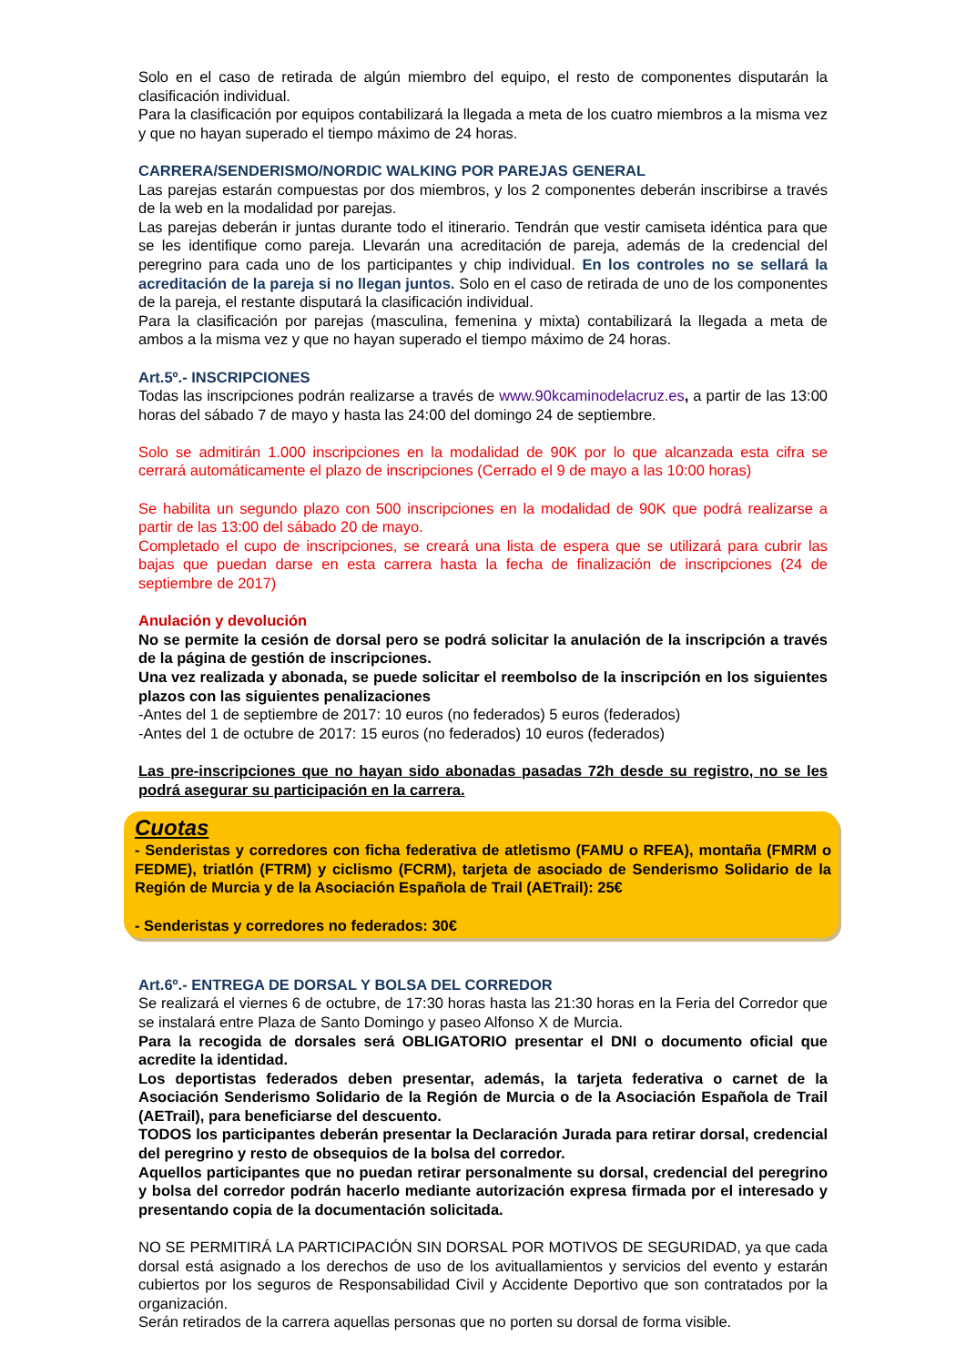Solo en el caso de retirada de algún miembro del equipo, el resto de componentes disputarán la clasificación individual.
Para la clasificación por equipos contabilizará la llegada a meta de los cuatro miembros a la misma vez y que no hayan superado el tiempo máximo de 24 horas.
CARRERA/SENDERISMO/NORDIC WALKING POR PAREJAS GENERAL
Las parejas estarán compuestas por dos miembros, y los 2 componentes deberán inscribirse a través de la web en la modalidad por parejas.
Las parejas deberán ir juntas durante todo el itinerario. Tendrán que vestir camiseta idéntica para que se les identifique como pareja. Llevarán una acreditación de pareja, además de la credencial del peregrino para cada uno de los participantes y chip individual. En los controles no se sellará la acreditación de la pareja si no llegan juntos. Solo en el caso de retirada de uno de los componentes de la pareja, el restante disputará la clasificación individual.
Para la clasificación por parejas (masculina, femenina y mixta) contabilizará la llegada a meta de ambos a la misma vez y que no hayan superado el tiempo máximo de 24 horas.
Art.5º.- INSCRIPCIONES
Todas las inscripciones podrán realizarse a través de www.90kcaminodelacruz.es, a partir de las 13:00 horas del sábado 7 de mayo y hasta las 24:00 del domingo 24 de septiembre.
Solo se admitirán 1.000 inscripciones en la modalidad de 90K por lo que alcanzada esta cifra se cerrará automáticamente el plazo de inscripciones (Cerrado el 9 de mayo a las 10:00 horas)
Se habilita un segundo plazo con 500 inscripciones en la modalidad de 90K que podrá realizarse a partir de las 13:00 del sábado 20 de mayo.
Completado el cupo de inscripciones, se creará una lista de espera que se utilizará para cubrir las bajas que puedan darse en esta carrera hasta la fecha de finalización de inscripciones (24 de septiembre de 2017)
Anulación y devolución
No se permite la cesión de dorsal pero se podrá solicitar la anulación de la inscripción a través de la página de gestión de inscripciones.
Una vez realizada y abonada, se puede solicitar el reembolso de la inscripción en los siguientes plazos con las siguientes penalizaciones
-Antes del 1 de septiembre de 2017: 10 euros (no federados) 5 euros (federados)
-Antes del 1 de octubre de 2017: 15 euros (no federados) 10 euros (federados)
Las pre-inscripciones que no hayan sido abonadas pasadas 72h desde su registro, no se les podrá asegurar su participación en la carrera.
Cuotas
- Senderistas y corredores con ficha federativa de atletismo (FAMU o RFEA), montaña (FMRM o FEDME), triatlón (FTRM) y ciclismo (FCRM), tarjeta de asociado de Senderismo Solidario de la Región de Murcia y de la Asociación Española de Trail (AETrail): 25€
- Senderistas y corredores no federados: 30€
Art.6º.- ENTREGA DE DORSAL Y BOLSA DEL CORREDOR
Se realizará el viernes 6 de octubre, de 17:30 horas hasta las 21:30 horas en la Feria del Corredor que se instalará entre Plaza de Santo Domingo y paseo Alfonso X de Murcia.
Para la recogida de dorsales será OBLIGATORIO presentar el DNI o documento oficial que acredite la identidad.
Los deportistas federados deben presentar, además, la tarjeta federativa o carnet de la Asociación Senderismo Solidario de la Región de Murcia o de la Asociación Española de Trail (AETrail), para beneficiarse del descuento.
TODOS los participantes deberán presentar la Declaración Jurada para retirar dorsal, credencial del peregrino y resto de obsequios de la bolsa del corredor.
Aquellos participantes que no puedan retirar personalmente su dorsal, credencial del peregrino y bolsa del corredor podrán hacerlo mediante autorización expresa firmada por el interesado y presentando copia de la documentación solicitada.
NO SE PERMITIRÁ LA PARTICIPACIÓN SIN DORSAL POR MOTIVOS DE SEGURIDAD, ya que cada dorsal está asignado a los derechos de uso de los avituallamientos y servicios del evento y estarán cubiertos por los seguros de Responsabilidad Civil y Accidente Deportivo que son contratados por la organización.
Serán retirados de la carrera aquellas personas que no porten su dorsal de forma visible.